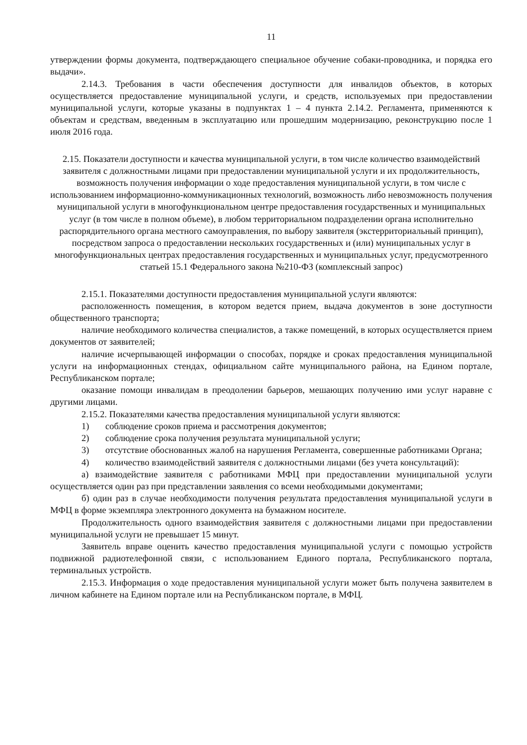11
утверждении формы документа, подтверждающего специальное обучение собаки-проводника, и порядка его выдачи».
2.14.3. Требования в части обеспечения доступности для инвалидов объектов, в которых осуществляется предоставление муниципальной услуги, и средств, используемых при предоставлении муниципальной услуги, которые указаны в подпунктах 1 – 4 пункта 2.14.2. Регламента, применяются к объектам и средствам, введенным в эксплуатацию или прошедшим модернизацию, реконструкцию после 1 июля 2016 года.
2.15. Показатели доступности и качества муниципальной услуги, в том числе количество взаимодействий заявителя с должностными лицами при предоставлении муниципальной услуги и их продолжительность, возможность получения информации о ходе предоставления муниципальной услуги, в том числе с использованием информационно-коммуникационных технологий, возможность либо невозможность получения муниципальной услуги в многофункциональном центре предоставления государственных и муниципальных услуг (в том числе в полном объеме), в любом территориальном подразделении органа исполнительно распорядительного органа местного самоуправления, по выбору заявителя (экстерриториальный принцип), посредством запроса о предоставлении нескольких государственных и (или) муниципальных услуг в многофункциональных центрах предоставления государственных и муниципальных услуг, предусмотренного статьей 15.1 Федерального закона №210-ФЗ (комплексный запрос)
2.15.1. Показателями доступности предоставления муниципальной услуги являются:
расположенность помещения, в котором ведется прием, выдача документов в зоне доступности общественного транспорта;
наличие необходимого количества специалистов, а также помещений, в которых осуществляется прием документов от заявителей;
наличие исчерпывающей информации о способах, порядке и сроках предоставления муниципальной услуги на информационных стендах, официальном сайте муниципального района, на Едином портале, Республиканском портале;
оказание помощи инвалидам в преодолении барьеров, мешающих получению ими услуг наравне с другими лицами.
2.15.2. Показателями качества предоставления муниципальной услуги являются:
1) соблюдение сроков приема и рассмотрения документов;
2) соблюдение срока получения результата муниципальной услуги;
3) отсутствие обоснованных жалоб на нарушения Регламента, совершенные работниками Органа;
4) количество взаимодействий заявителя с должностными лицами (без учета консультаций):
а) взаимодействие заявителя с работниками МФЦ при предоставлении муниципальной услуги осуществляется один раз при представлении заявления со всеми необходимыми документами;
б) один раз в случае необходимости получения результата предоставления муниципальной услуги в МФЦ в форме экземпляра электронного документа на бумажном носителе.
Продолжительность одного взаимодействия заявителя с должностными лицами при предоставлении муниципальной услуги не превышает 15 минут.
Заявитель вправе оценить качество предоставления муниципальной услуги с помощью устройств подвижной радиотелефонной связи, с использованием Единого портала, Республиканского портала, терминальных устройств.
2.15.3. Информация о ходе предоставления муниципальной услуги может быть получена заявителем в личном кабинете на Едином портале или на Республиканском портале, в МФЦ.